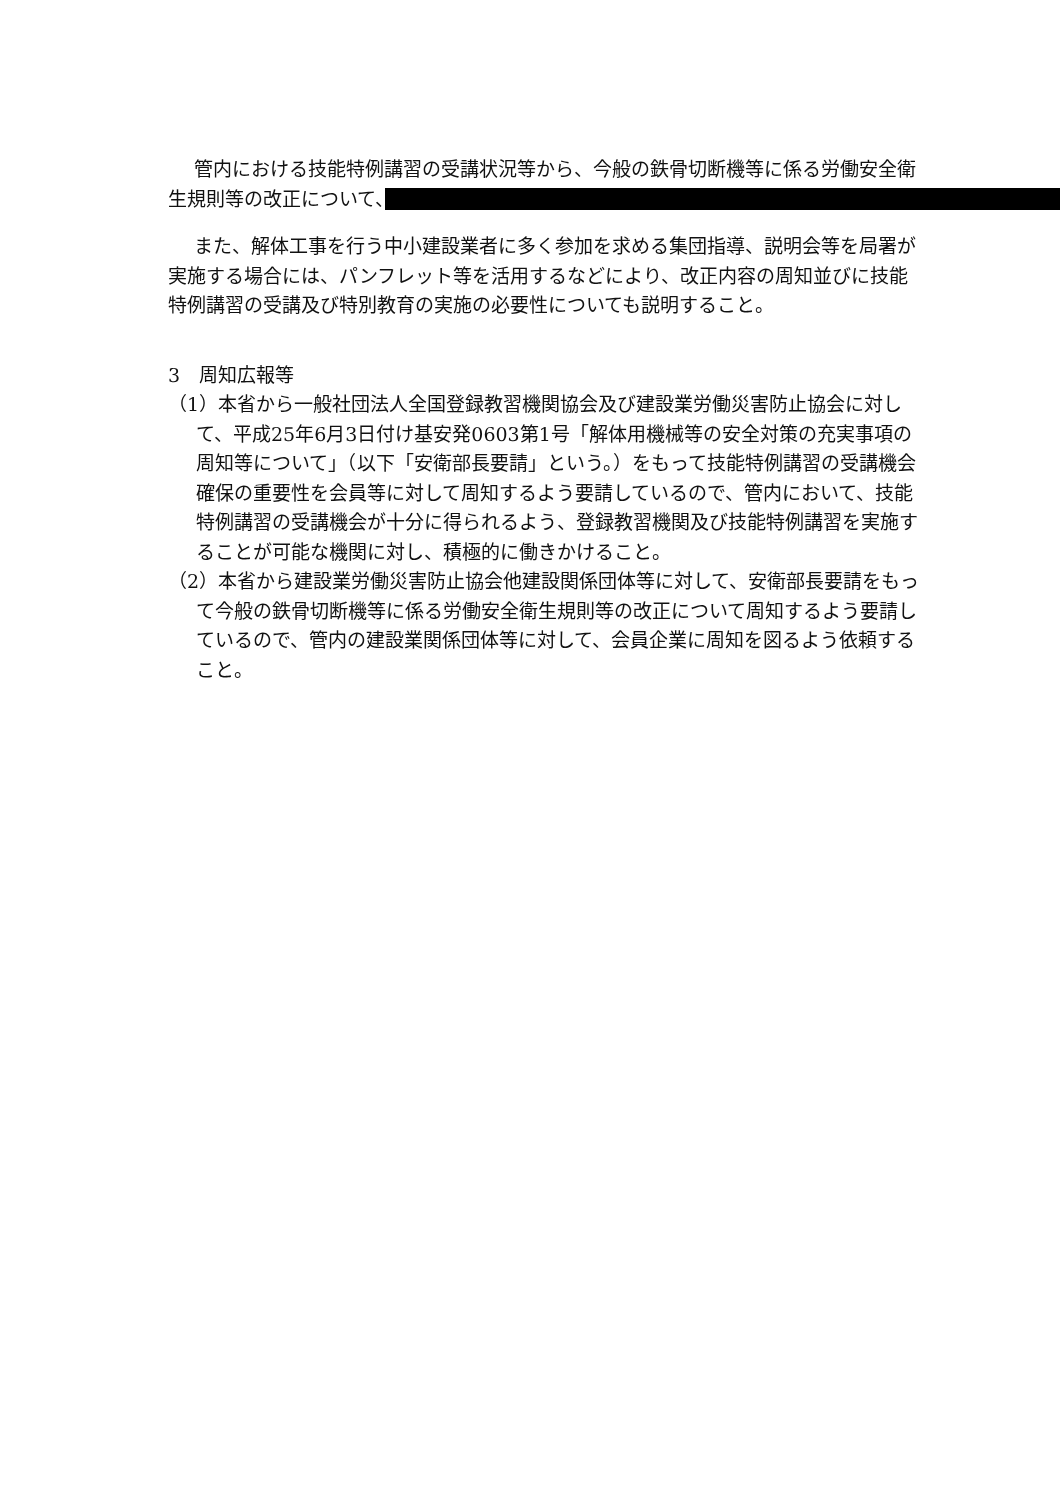管内における技能特例講習の受講状況等から、今般の鉄骨切断機等に係る労働安全衛生規則等の改正について、　　　　　　　　　　　　　　　　　　　　　　　　　　　　　　　　　　　　　　　
また、解体工事を行う中小建設業者に多く参加を求める集団指導、説明会等を局署が実施する場合には、パンフレット等を活用するなどにより、改正内容の周知並びに技能特例講習の受講及び特別教育の実施の必要性についても説明すること。
3　周知広報等
（1）本省から一般社団法人全国登録教習機関協会及び建設業労働災害防止協会に対して、平成25年6月3日付け基安発0603第1号「解体用機械等の安全対策の充実事項の周知等について」（以下「安衛部長要請」という。）をもって技能特例講習の受講機会確保の重要性を会員等に対して周知するよう要請しているので、管内において、技能特例講習の受講機会が十分に得られるよう、登録教習機関及び技能特例講習を実施することが可能な機関に対し、積極的に働きかけること。
（2）本省から建設業労働災害防止協会他建設関係団体等に対して、安衛部長要請をもって今般の鉄骨切断機等に係る労働安全衛生規則等の改正について周知するよう要請しているので、管内の建設業関係団体等に対して、会員企業に周知を図るよう依頼すること。